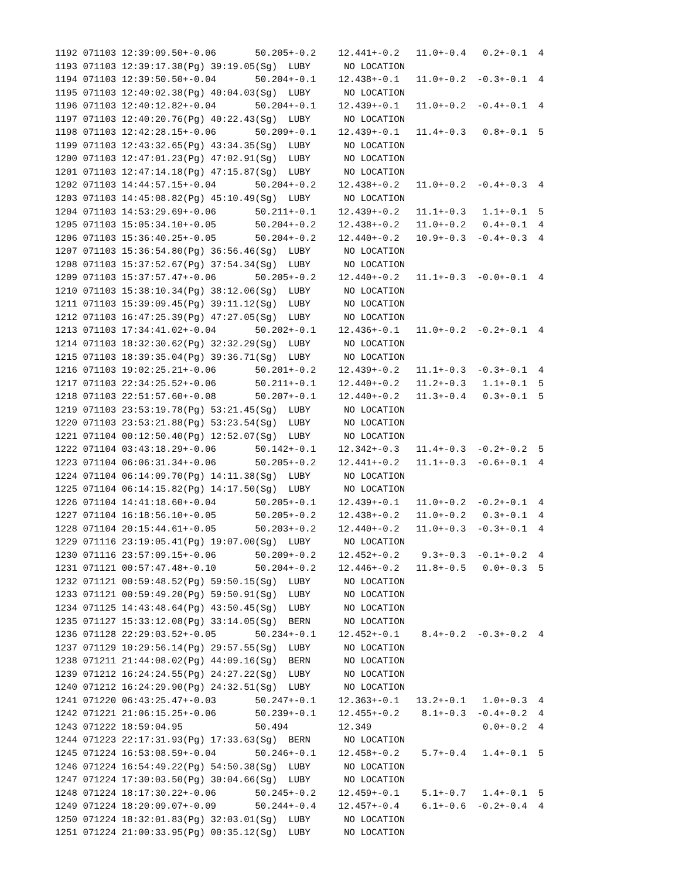1192 071103 12:39:09.50+-0.06       50.205+-0.2    12.441+-0.2   11.0+-0.4   0.2+-0.1  4
1193 071103 12:39:17.38(Pg) 39:19.05(Sg)  LUBY      NO LOCATION
1194 071103 12:39:50.50+-0.04       50.204+-0.1    12.438+-0.1   11.0+-0.2  -0.3+-0.1  4
1195 071103 12:40:02.38(Pg) 40:04.03(Sg)  LUBY      NO LOCATION
1196 071103 12:40:12.82+-0.04       50.204+-0.1    12.439+-0.1   11.0+-0.2  -0.4+-0.1  4
1197 071103 12:40:20.76(Pg) 40:22.43(Sg)  LUBY      NO LOCATION
1198 071103 12:42:28.15+-0.06       50.209+-0.1    12.439+-0.1   11.4+-0.3   0.8+-0.1  5
1199 071103 12:43:32.65(Pg) 43:34.35(Sg)  LUBY      NO LOCATION
1200 071103 12:47:01.23(Pg) 47:02.91(Sg)  LUBY      NO LOCATION
1201 071103 12:47:14.18(Pg) 47:15.87(Sg)  LUBY      NO LOCATION
1202 071103 14:44:57.15+-0.04       50.204+-0.2    12.438+-0.2   11.0+-0.2  -0.4+-0.3  4
1203 071103 14:45:08.82(Pg) 45:10.49(Sg)  LUBY      NO LOCATION
1204 071103 14:53:29.69+-0.06       50.211+-0.1    12.439+-0.2   11.1+-0.3   1.1+-0.1  5
1205 071103 15:05:34.10+-0.05       50.204+-0.2    12.438+-0.2   11.0+-0.2   0.4+-0.1  4
1206 071103 15:36:40.25+-0.05       50.204+-0.2    12.440+-0.2   10.9+-0.3  -0.4+-0.3  4
1207 071103 15:36:54.80(Pg) 36:56.46(Sg)  LUBY      NO LOCATION
1208 071103 15:37:52.67(Pg) 37:54.34(Sg)  LUBY      NO LOCATION
1209 071103 15:37:57.47+-0.06       50.205+-0.2    12.440+-0.2   11.1+-0.3  -0.0+-0.1  4
1210 071103 15:38:10.34(Pg) 38:12.06(Sg)  LUBY      NO LOCATION
1211 071103 15:39:09.45(Pg) 39:11.12(Sg)  LUBY      NO LOCATION
1212 071103 16:47:25.39(Pg) 47:27.05(Sg)  LUBY      NO LOCATION
1213 071103 17:34:41.02+-0.04       50.202+-0.1    12.436+-0.1   11.0+-0.2  -0.2+-0.1  4
1214 071103 18:32:30.62(Pg) 32:32.29(Sg)  LUBY      NO LOCATION
1215 071103 18:39:35.04(Pg) 39:36.71(Sg)  LUBY      NO LOCATION
1216 071103 19:02:25.21+-0.06       50.201+-0.2    12.439+-0.2   11.1+-0.3  -0.3+-0.1  4
1217 071103 22:34:25.52+-0.06       50.211+-0.1    12.440+-0.2   11.2+-0.3   1.1+-0.1  5
1218 071103 22:51:57.60+-0.08       50.207+-0.1    12.440+-0.2   11.3+-0.4   0.3+-0.1  5
1219 071103 23:53:19.78(Pg) 53:21.45(Sg)  LUBY      NO LOCATION
1220 071103 23:53:21.88(Pg) 53:23.54(Sg)  LUBY      NO LOCATION
1221 071104 00:12:50.40(Pg) 12:52.07(Sg)  LUBY      NO LOCATION
1222 071104 03:43:18.29+-0.06       50.142+-0.1    12.342+-0.3   11.4+-0.3  -0.2+-0.2  5
1223 071104 06:06:31.34+-0.06       50.205+-0.2    12.441+-0.2   11.1+-0.3  -0.6+-0.1  4
1224 071104 06:14:09.70(Pg) 14:11.38(Sg)  LUBY      NO LOCATION
1225 071104 06:14:15.82(Pg) 14:17.50(Sg)  LUBY      NO LOCATION
1226 071104 14:41:18.60+-0.04       50.205+-0.1    12.439+-0.1   11.0+-0.2  -0.2+-0.1  4
1227 071104 16:18:56.10+-0.05       50.205+-0.2    12.438+-0.2   11.0+-0.2   0.3+-0.1  4
1228 071104 20:15:44.61+-0.05       50.203+-0.2    12.440+-0.2   11.0+-0.3  -0.3+-0.1  4
1229 071116 23:19:05.41(Pg) 19:07.00(Sg)  LUBY      NO LOCATION
1230 071116 23:57:09.15+-0.06       50.209+-0.2    12.452+-0.2    9.3+-0.3  -0.1+-0.2  4
1231 071121 00:57:47.48+-0.10       50.204+-0.2    12.446+-0.2   11.8+-0.5   0.0+-0.3  5
1232 071121 00:59:48.52(Pg) 59:50.15(Sg)  LUBY      NO LOCATION
1233 071121 00:59:49.20(Pg) 59:50.91(Sg)  LUBY      NO LOCATION
1234 071125 14:43:48.64(Pg) 43:50.45(Sg)  LUBY      NO LOCATION
1235 071127 15:33:12.08(Pg) 33:14.05(Sg)  BERN      NO LOCATION
1236 071128 22:29:03.52+-0.05       50.234+-0.1    12.452+-0.1    8.4+-0.2  -0.3+-0.2  4
1237 071129 10:29:56.14(Pg) 29:57.55(Sg)  LUBY      NO LOCATION
1238 071211 21:44:08.02(Pg) 44:09.16(Sg)  BERN      NO LOCATION
1239 071212 16:24:24.55(Pg) 24:27.22(Sg)  LUBY      NO LOCATION
1240 071212 16:24:29.90(Pg) 24:32.51(Sg)  LUBY      NO LOCATION
1241 071220 06:43:25.47+-0.03       50.247+-0.1    12.363+-0.1   13.2+-0.1   1.0+-0.3  4
1242 071221 21:06:15.25+-0.06       50.239+-0.1    12.455+-0.2    8.1+-0.3  -0.4+-0.2  4
1243 071222 18:59:04.95             50.494         12.349                    0.0+-0.2  4
1244 071223 22:17:31.93(Pg) 17:33.63(Sg)  BERN      NO LOCATION
1245 071224 16:53:08.59+-0.04       50.246+-0.1    12.458+-0.2    5.7+-0.4   1.4+-0.1  5
1246 071224 16:54:49.22(Pg) 54:50.38(Sg)  LUBY      NO LOCATION
1247 071224 17:30:03.50(Pg) 30:04.66(Sg)  LUBY      NO LOCATION
1248 071224 18:17:30.22+-0.06       50.245+-0.2    12.459+-0.1    5.1+-0.7   1.4+-0.1  5
1249 071224 18:20:09.07+-0.09       50.244+-0.4    12.457+-0.4    6.1+-0.6  -0.2+-0.4  4
1250 071224 18:32:01.83(Pg) 32:03.01(Sg)  LUBY      NO LOCATION
1251 071224 21:00:33.95(Pg) 00:35.12(Sg)  LUBY      NO LOCATION